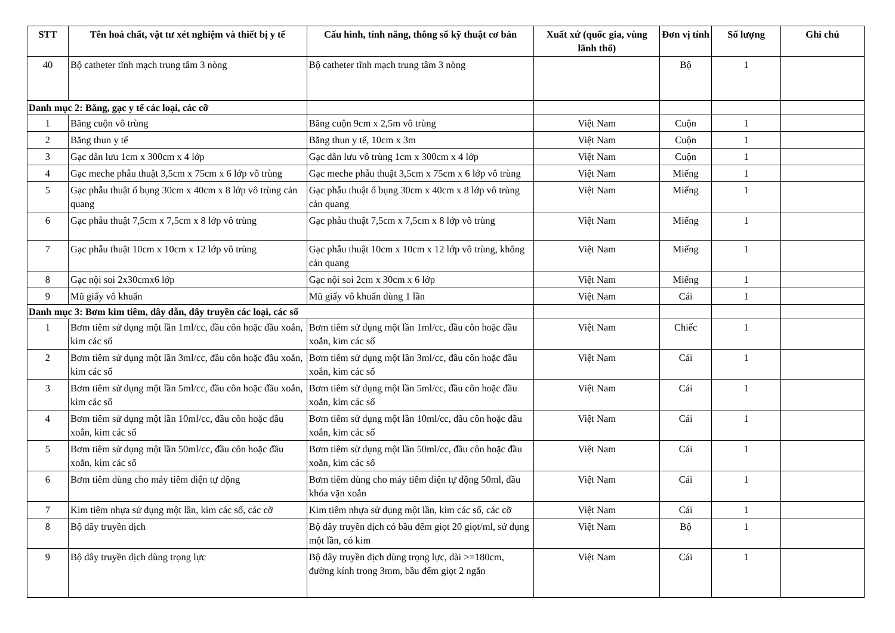| STT | Tên hoá chất, vật tư xét nghiệm và thiết bị y tế | Cấu hình, tính năng, thông số kỹ thuật cơ bản | Xuất xứ (quốc gia, vùng lãnh thổ) | Đơn vị tính | Số lượng | Ghi chú |
| --- | --- | --- | --- | --- | --- | --- |
| 40 | Bộ catheter tĩnh mạch trung tâm 3 nòng | Bộ catheter tĩnh mạch trung tâm 3 nòng | | Bộ | 1 | |
| Danh mục 2: Băng, gạc y tế các loại, các cỡ | | | | | | |
| 1 | Băng cuộn vô trùng | Băng cuộn 9cm x 2,5m vô trùng | Việt Nam | Cuộn | 1 | |
| 2 | Băng thun y tế | Băng thun y tế, 10cm x 3m | Việt Nam | Cuộn | 1 | |
| 3 | Gạc dẫn lưu 1cm x 300cm x 4 lớp | Gạc dẫn lưu vô trùng 1cm x 300cm x 4 lớp | Việt Nam | Cuộn | 1 | |
| 4 | Gạc meche phẫu thuật 3,5cm x 75cm x 6 lớp vô trùng | Gạc meche phẫu thuật 3,5cm x 75cm x 6 lớp vô trùng | Việt Nam | Miếng | 1 | |
| 5 | Gạc phẫu thuật ổ bụng 30cm x 40cm x 8 lớp vô trùng cản quang | Gạc phẫu thuật ổ bụng 30cm x 40cm x 8 lớp vô trùng cản quang | Việt Nam | Miếng | 1 | |
| 6 | Gạc phẫu thuật 7,5cm x 7,5cm x 8 lớp vô trùng | Gạc phẫu thuật 7,5cm x 7,5cm x 8 lớp vô trùng | Việt Nam | Miếng | 1 | |
| 7 | Gạc phẫu thuật 10cm x 10cm x 12 lớp vô trùng | Gạc phẫu thuật 10cm x 10cm x 12 lớp vô trùng, không cản quang | Việt Nam | Miếng | 1 | |
| 8 | Gạc nội soi 2x30cmx6 lớp | Gạc nội soi 2cm x 30cm x 6 lớp | Việt Nam | Miếng | 1 | |
| 9 | Mũ giấy vô khuẩn | Mũ giấy vô khuẩn dùng 1 lần | Việt Nam | Cái | 1 | |
| Danh mục 3: Bơm kim tiêm, dây dẫn, dây truyền các loại, các số | | | | | | |
| 1 | Bơm tiêm sử dụng một lần 1ml/cc, đầu côn hoặc đầu xoắn, kim các số | Bơm tiêm sử dụng một lần 1ml/cc, đầu côn hoặc đầu xoắn, kim các số | Việt Nam | Chiếc | 1 | |
| 2 | Bơm tiêm sử dụng một lần 3ml/cc, đầu côn hoặc đầu xoắn, kim các số | Bơm tiêm sử dụng một lần 3ml/cc, đầu côn hoặc đầu xoắn, kim các số | Việt Nam | Cái | 1 | |
| 3 | Bơm tiêm sử dụng một lần 5ml/cc, đầu côn hoặc đầu xoắn, kim các số | Bơm tiêm sử dụng một lần 5ml/cc, đầu côn hoặc đầu xoắn, kim các số | Việt Nam | Cái | 1 | |
| 4 | Bơm tiêm sử dụng một lần 10ml/cc, đầu côn hoặc đầu xoắn, kim các số | Bơm tiêm sử dụng một lần 10ml/cc, đầu côn hoặc đầu xoắn, kim các số | Việt Nam | Cái | 1 | |
| 5 | Bơm tiêm sử dụng một lần 50ml/cc, đầu côn hoặc đầu xoắn, kim các số | Bơm tiêm sử dụng một lần 50ml/cc, đầu côn hoặc đầu xoắn, kim các số | Việt Nam | Cái | 1 | |
| 6 | Bơm tiêm dùng cho máy tiêm điện tự động | Bơm tiêm dùng cho máy tiêm điện tự động 50ml, đầu khóa vặn xoắn | Việt Nam | Cái | 1 | |
| 7 | Kim tiêm nhựa sử dụng một lần, kim các số, các cỡ | Kim tiêm nhựa sử dụng một lần, kim các số, các cỡ | Việt Nam | Cái | 1 | |
| 8 | Bộ dây truyền dịch | Bộ dây truyền dịch có bầu đếm giọt 20 giọt/ml, sử dụng một lần, có kim | Việt Nam | Bộ | 1 | |
| 9 | Bộ dây truyền dịch dùng trọng lực | Bộ dây truyền dịch dùng trọng lực, dài >=180cm, đường kính trong 3mm, bầu đếm giọt 2 ngăn | Việt Nam | Cái | 1 | |